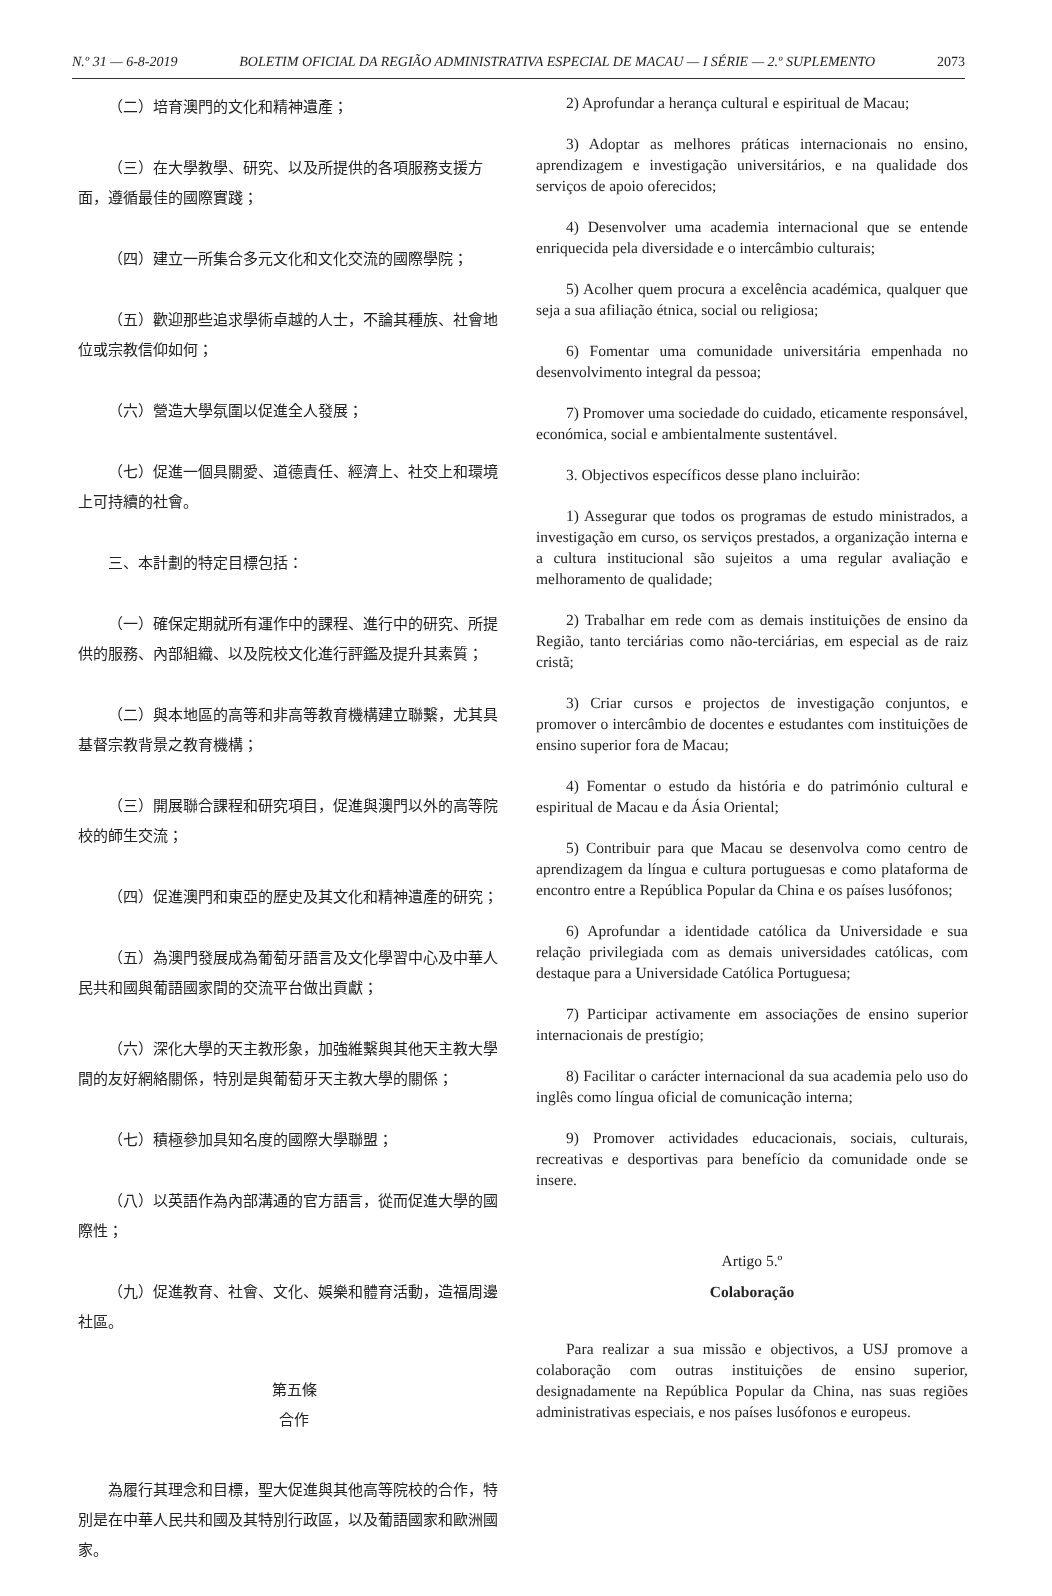N.º 31 — 6-8-2019 BOLETIM OFICIAL DA REGIÃO ADMINISTRATIVA ESPECIAL DE MACAU — I SÉRIE — 2.º SUPLEMENTO 2073
（二）培育澳門的文化和精神遺產；
（三）在大學教學、研究、以及所提供的各項服務支援方面，遵循最佳的國際實踐；
（四）建立一所集合多元文化和文化交流的國際學院；
（五）歡迎那些追求學術卓越的人士，不論其種族、社會地位或宗教信仰如何；
（六）營造大學氛圍以促進全人發展；
（七）促進一個具關愛、道德責任、經濟上、社交上和環境上可持續的社會。
三、本計劃的特定目標包括：
（一）確保定期就所有運作中的課程、進行中的研究、所提供的服務、內部組織、以及院校文化進行評鑑及提升其素質；
（二）與本地區的高等和非高等教育機構建立聯繫，尤其具基督宗教背景之教育機構；
（三）開展聯合課程和研究項目，促進與澳門以外的高等院校的師生交流；
（四）促進澳門和東亞的歷史及其文化和精神遺產的研究；
（五）為澳門發展成為葡萄牙語言及文化學習中心及中華人民共和國與葡語國家間的交流平台做出貢獻；
（六）深化大學的天主教形象，加強維繫與其他天主教大學間的友好網絡關係，特別是與葡萄牙天主教大學的關係；
（七）積極參加具知名度的國際大學聯盟；
（八）以英語作為內部溝通的官方語言，從而促進大學的國際性；
（九）促進教育、社會、文化、娛樂和體育活動，造福周邊社區。
第五條
合作
為履行其理念和目標，聖大促進與其他高等院校的合作，特別是在中華人民共和國及其特別行政區，以及葡語國家和歐洲國家。
2) Aprofundar a herança cultural e espiritual de Macau;
3) Adoptar as melhores práticas internacionais no ensino, aprendizagem e investigação universitários, e na qualidade dos serviços de apoio oferecidos;
4) Desenvolver uma academia internacional que se entende enriquecida pela diversidade e o intercâmbio culturais;
5) Acolher quem procura a excelência académica, qualquer que seja a sua afiliação étnica, social ou religiosa;
6) Fomentar uma comunidade universitária empenhada no desenvolvimento integral da pessoa;
7) Promover uma sociedade do cuidado, eticamente responsável, económica, social e ambientalmente sustentável.
3. Objectivos específicos desse plano incluirão:
1) Assegurar que todos os programas de estudo ministrados, a investigação em curso, os serviços prestados, a organização interna e a cultura institucional são sujeitos a uma regular avaliação e melhoramento de qualidade;
2) Trabalhar em rede com as demais instituições de ensino da Região, tanto terciárias como não-terciárias, em especial as de raiz cristã;
3) Criar cursos e projectos de investigação conjuntos, e promover o intercâmbio de docentes e estudantes com instituições de ensino superior fora de Macau;
4) Fomentar o estudo da história e do património cultural e espiritual de Macau e da Ásia Oriental;
5) Contribuir para que Macau se desenvolva como centro de aprendizagem da língua e cultura portuguesas e como plataforma de encontro entre a República Popular da China e os países lusófonos;
6) Aprofundar a identidade católica da Universidade e sua relação privilegiada com as demais universidades católicas, com destaque para a Universidade Católica Portuguesa;
7) Participar activamente em associações de ensino superior internacionais de prestígio;
8) Facilitar o carácter internacional da sua academia pelo uso do inglês como língua oficial de comunicação interna;
9) Promover actividades educacionais, sociais, culturais, recreativas e desportivas para benefício da comunidade onde se insere.
Artigo 5.º
Colaboração
Para realizar a sua missão e objectivos, a USJ promove a colaboração com outras instituições de ensino superior, designadamente na República Popular da China, nas suas regiões administrativas especiais, e nos países lusófonos e europeus.